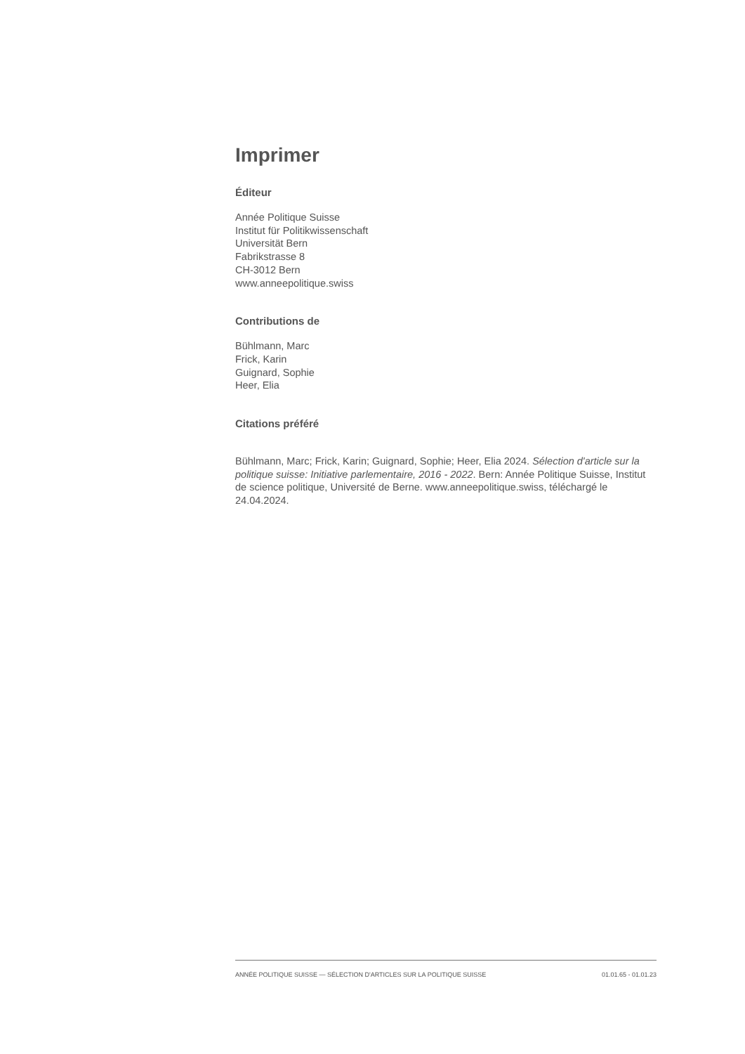Imprimer
Éditeur
Année Politique Suisse
Institut für Politikwissenschaft
Universität Bern
Fabrikstrasse 8
CH-3012 Bern
www.anneepolitique.swiss
Contributions de
Bühlmann, Marc
Frick, Karin
Guignard, Sophie
Heer, Elia
Citations préféré
Bühlmann, Marc; Frick, Karin; Guignard, Sophie; Heer, Elia 2024. Sélection d'article sur la politique suisse: Initiative parlementaire, 2016 - 2022. Bern: Année Politique Suisse, Institut de science politique, Université de Berne. www.anneepolitique.swiss, téléchargé le 24.04.2024.
ANNÉE POLITIQUE SUISSE — SÉLECTION D'ARTICLES SUR LA POLITIQUE SUISSE 01.01.65 - 01.01.23